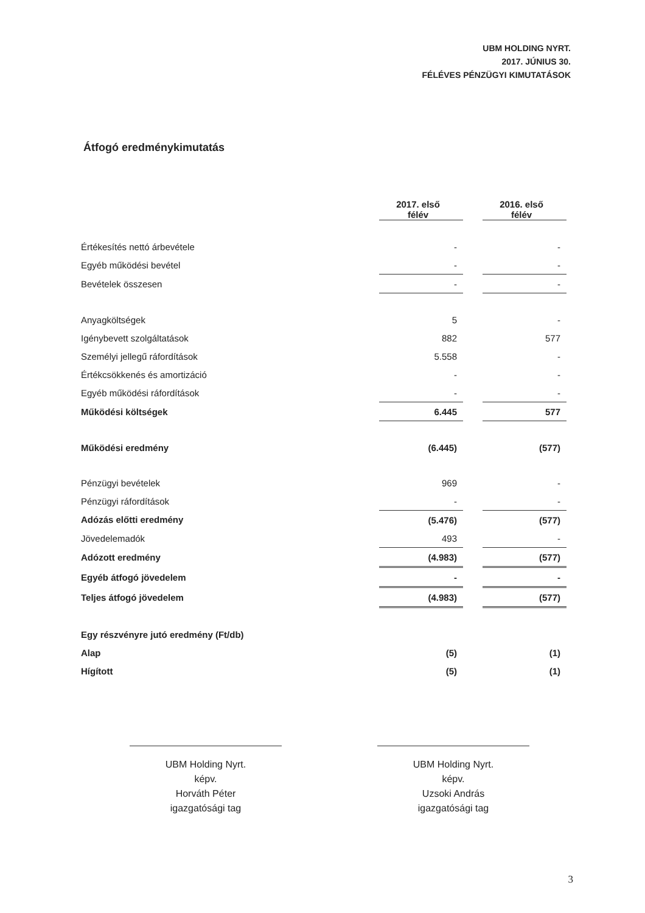UBM HOLDING NYRT.
2017. JÚNIUS 30.
FÉLÉVES PÉNZÜGYI KIMUTATÁSOK
Átfogó eredménykimutatás
| | 2017. első félév | | 2016. első félév |
| --- | --- | --- | --- |
| Értékesítés nettó árbevétele | - | | - |
| Egyéb működési bevétel | - | | - |
| Bevételek összesen | - | | - |
| Anyagköltségek | 5 | | - |
| Igénybevett szolgáltatások | 882 | | 577 |
| Személyi jellegű ráfordítások | 5.558 | | - |
| Értékcsökkenés és amortizáció | - | | - |
| Egyéb működési ráfordítások | - | | - |
| Működési költségek | 6.445 | | 577 |
| Működési eredmény | (6.445) | | (577) |
| Pénzügyi bevételek | 969 | | - |
| Pénzügyi ráfordítások | - | | - |
| Adózás előtti eredmény | (5.476) | | (577) |
| Jövedelemadók | 493 | | - |
| Adózott eredmény | (4.983) | | (577) |
| Egyéb átfogó jövedelem | - | | - |
| Teljes átfogó jövedelem | (4.983) | | (577) |
| Egy részvényre jutó eredmény (Ft/db) | | | |
| Alap | (5) | | (1) |
| Hígított | (5) | | (1) |
UBM Holding Nyrt.
képv.
Horváth Péter
igazgatósági tag
UBM Holding Nyrt.
képv.
Uzsoki András
igazgatósági tag
3